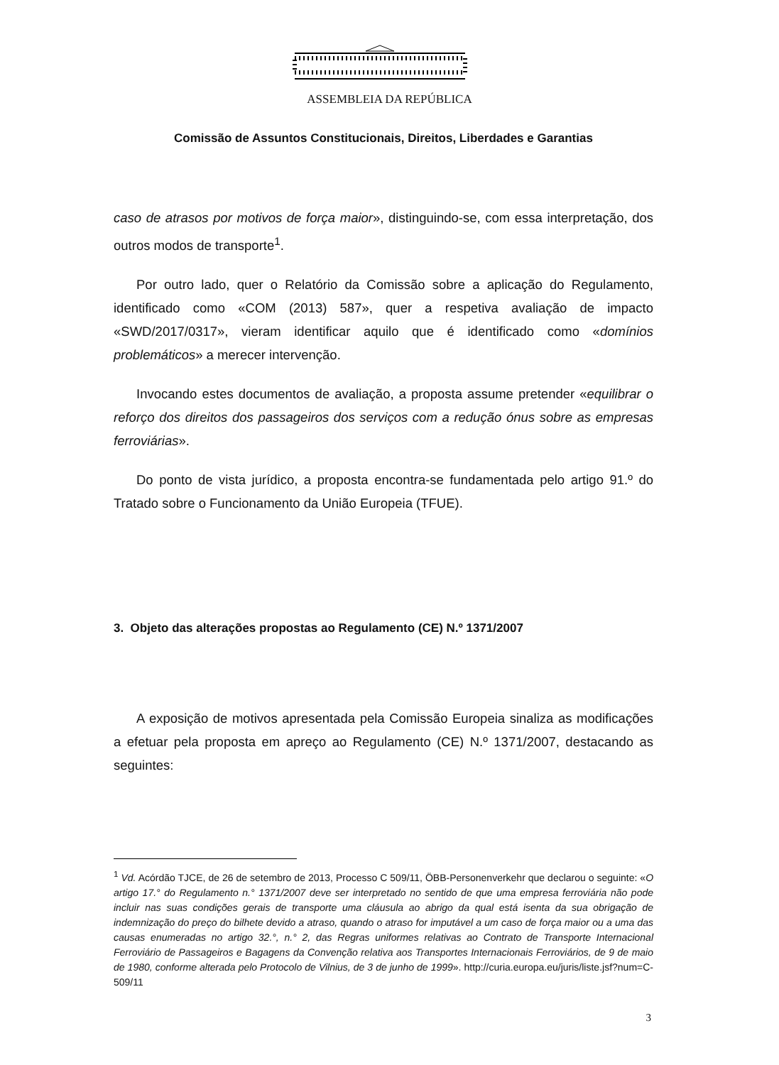ASSEMBLEIA DA REPÚBLICA
Comissão de Assuntos Constitucionais, Direitos, Liberdades e Garantias
caso de atrasos por motivos de força maior», distinguindo-se, com essa interpretação, dos outros modos de transporte<sup>1</sup>.
Por outro lado, quer o Relatório da Comissão sobre a aplicação do Regulamento, identificado como «COM (2013) 587», quer a respetiva avaliação de impacto «SWD/2017/0317», vieram identificar aquilo que é identificado como «domínios problemáticos» a merecer intervenção.
Invocando estes documentos de avaliação, a proposta assume pretender «equilibrar o reforço dos direitos dos passageiros dos serviços com a redução ónus sobre as empresas ferroviárias».
Do ponto de vista jurídico, a proposta encontra-se fundamentada pelo artigo 91.º do Tratado sobre o Funcionamento da União Europeia (TFUE).
3. Objeto das alterações propostas ao Regulamento (CE) N.º 1371/2007
A exposição de motivos apresentada pela Comissão Europeia sinaliza as modificações a efetuar pela proposta em apreço ao Regulamento (CE) N.º 1371/2007, destacando as seguintes:
<sup>1</sup> Vd. Acórdão TJCE, de 26 de setembro de 2013, Processo C 509/11, ÖBB-Personenverkehr que declarou o seguinte: «O artigo 17.° do Regulamento n.° 1371/2007 deve ser interpretado no sentido de que uma empresa ferroviária não pode incluir nas suas condições gerais de transporte uma cláusula ao abrigo da qual está isenta da sua obrigação de indemnização do preço do bilhete devido a atraso, quando o atraso for imputável a um caso de força maior ou a uma das causas enumeradas no artigo 32.°, n.° 2, das Regras uniformes relativas ao Contrato de Transporte Internacional Ferroviário de Passageiros e Bagagens da Convenção relativa aos Transportes Internacionais Ferroviários, de 9 de maio de 1980, conforme alterada pelo Protocolo de Vilnius, de 3 de junho de 1999». http://curia.europa.eu/juris/liste.jsf?num=C-509/11
3